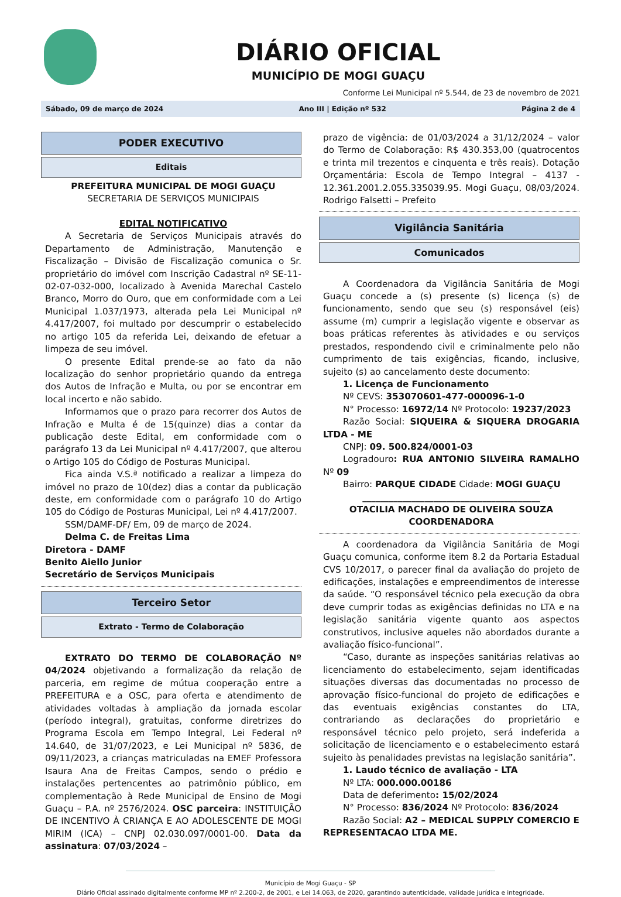DIÁRIO OFICIAL
MUNICÍPIO DE MOGI GUAÇU
Conforme Lei Municipal nº 5.544, de 23 de novembro de 2021
Sábado, 09 de março de 2024 Ano III | Edição nº 532 Página 2 de 4
PODER EXECUTIVO
Editais
PREFEITURA MUNICIPAL DE MOGI GUAÇU
SECRETARIA DE SERVIÇOS MUNICIPAIS
EDITAL NOTIFICATIVO
A Secretaria de Serviços Municipais através do Departamento de Administração, Manutenção e Fiscalização – Divisão de Fiscalização comunica o Sr. proprietário do imóvel com Inscrição Cadastral nº SE-11-02-07-032-000, localizado à Avenida Marechal Castelo Branco, Morro do Ouro, que em conformidade com a Lei Municipal 1.037/1973, alterada pela Lei Municipal nº 4.417/2007, foi multado por descumprir o estabelecido no artigo 105 da referida Lei, deixando de efetuar a limpeza de seu imóvel.
O presente Edital prende-se ao fato da não localização do senhor proprietário quando da entrega dos Autos de Infração e Multa, ou por se encontrar em local incerto e não sabido.
Informamos que o prazo para recorrer dos Autos de Infração e Multa é de 15(quinze) dias a contar da publicação deste Edital, em conformidade com o parágrafo 13 da Lei Municipal nº 4.417/2007, que alterou o Artigo 105 do Código de Posturas Municipal.
Fica ainda V.S.ª notificado a realizar a limpeza do imóvel no prazo de 10(dez) dias a contar da publicação deste, em conformidade com o parágrafo 10 do Artigo 105 do Código de Posturas Municipal, Lei nº 4.417/2007.
SSM/DAMF-DF/ Em, 09 de março de 2024.
Delma C. de Freitas Lima
Diretora - DAMF
Benito Aiello Junior
Secretário de Serviços Municipais
Terceiro Setor
Extrato - Termo de Colaboração
EXTRATO DO TERMO DE COLABORAÇÃO Nº 04/2024 objetivando a formalização da relação de parceria, em regime de mútua cooperação entre a PREFEITURA e a OSC, para oferta e atendimento de atividades voltadas à ampliação da jornada escolar (período integral), gratuitas, conforme diretrizes do Programa Escola em Tempo Integral, Lei Federal nº 14.640, de 31/07/2023, e Lei Municipal nº 5836, de 09/11/2023, a crianças matriculadas na EMEF Professora Isaura Ana de Freitas Campos, sendo o prédio e instalações pertencentes ao patrimônio público, em complementação à Rede Municipal de Ensino de Mogi Guaçu – P.A. nº 2576/2024. OSC parceira: INSTITUIÇÃO DE INCENTIVO À CRIANÇA E AO ADOLESCENTE DE MOGI MIRIM (ICA) – CNPJ 02.030.097/0001-00. Data da assinatura: 07/03/2024 –
prazo de vigência: de 01/03/2024 a 31/12/2024 – valor do Termo de Colaboração: R$ 430.353,00 (quatrocentos e trinta mil trezentos e cinquenta e três reais). Dotação Orçamentária: Escola de Tempo Integral – 4137 - 12.361.2001.2.055.335039.95. Mogi Guaçu, 08/03/2024. Rodrigo Falsetti – Prefeito
Vigilância Sanitária
Comunicados
A Coordenadora da Vigilância Sanitária de Mogi Guaçu concede a (s) presente (s) licença (s) de funcionamento, sendo que seu (s) responsável (eis) assume (m) cumprir a legislação vigente e observar as boas práticas referentes às atividades e ou serviços prestados, respondendo civil e criminalmente pelo não cumprimento de tais exigências, ficando, inclusive, sujeito (s) ao cancelamento deste documento:
1. Licença de Funcionamento
Nº CEVS: 353070601-477-000096-1-0
N° Processo: 16972/14 Nº Protocolo: 19237/2023
Razão Social: SIQUEIRA & SIQUERA DROGARIA LTDA - ME
CNPJ: 09. 500.824/0001-03
Logradouro: RUA ANTONIO SILVEIRA RAMALHO Nº 09
Bairro: PARQUE CIDADE Cidade: MOGI GUAÇU
________________________________________
OTACILIA MACHADO DE OLIVEIRA SOUZA
COORDENADORA
A coordenadora da Vigilância Sanitária de Mogi Guaçu comunica, conforme item 8.2 da Portaria Estadual CVS 10/2017, o parecer final da avaliação do projeto de edificações, instalações e empreendimentos de interesse da saúde. “O responsável técnico pela execução da obra deve cumprir todas as exigências definidas no LTA e na legislação sanitária vigente quanto aos aspectos construtivos, inclusive aqueles não abordados durante a avaliação físico-funcional”.
“Caso, durante as inspeções sanitárias relativas ao licenciamento do estabelecimento, sejam identificadas situações diversas das documentadas no processo de aprovação físico-funcional do projeto de edificações e das eventuais exigências constantes do LTA, contrariando as declarações do proprietário e responsável técnico pelo projeto, será indeferida a solicitação de licenciamento e o estabelecimento estará sujeito às penalidades previstas na legislação sanitária”.
1. Laudo técnico de avaliação - LTA
Nº LTA: 000.000.00186
Data de deferimento: 15/02/2024
N° Processo: 836/2024 Nº Protocolo: 836/2024
Razão Social: A2 – MEDICAL SUPPLY COMERCIO E REPRESENTACAO LTDA ME.
Município de Mogi Guaçu - SP
Diário Oficial assinado digitalmente conforme MP nº 2.200-2, de 2001, e Lei 14.063, de 2020, garantindo autenticidade, validade jurídica e integridade.